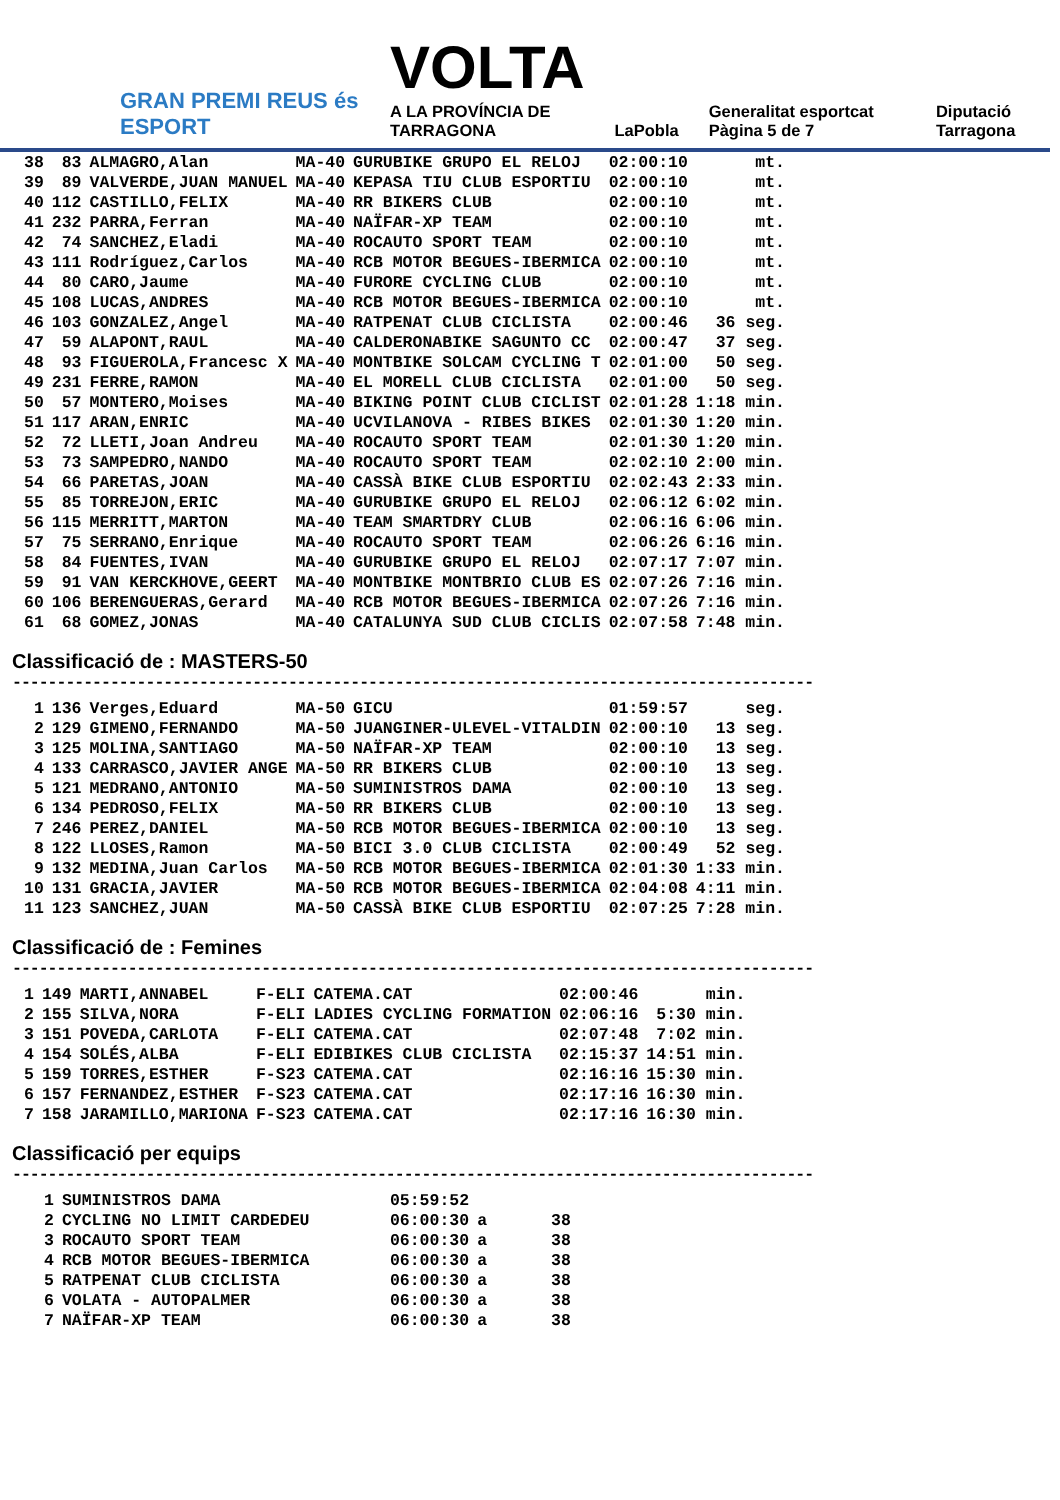GRAN PREMI REUS és ESPORT
VOLTA
A LA PROVÍNCIA DE TARRAGONA
LaPobla
Generalitat esportcat Pàgina 5 de 7
Diputació Tarragona
| 38 | 83 | ALMAGRO,Alan | MA-40 | GURUBIKE GRUPO EL RELOJ | 02:00:10 | mt. |
| 39 | 89 | VALVERDE,JUAN MANUEL | MA-40 | KEPASA TIU CLUB ESPORTIU | 02:00:10 | mt. |
| 40 | 112 | CASTILLO,FELIX | MA-40 | RR BIKERS CLUB | 02:00:10 | mt. |
| 41 | 232 | PARRA,Ferran | MA-40 | NAÏFAR-XP TEAM | 02:00:10 | mt. |
| 42 | 74 | SANCHEZ,Eladi | MA-40 | ROCAUTO SPORT TEAM | 02:00:10 | mt. |
| 43 | 111 | Rodríguez,Carlos | MA-40 | RCB MOTOR BEGUES-IBERMICA | 02:00:10 | mt. |
| 44 | 80 | CARO,Jaume | MA-40 | FURORE CYCLING CLUB | 02:00:10 | mt. |
| 45 | 108 | LUCAS,ANDRES | MA-40 | RCB MOTOR BEGUES-IBERMICA | 02:00:10 | mt. |
| 46 | 103 | GONZALEZ,Angel | MA-40 | RATPENAT CLUB CICLISTA | 02:00:46 | 36 seg. |
| 47 | 59 | ALAPONT,RAUL | MA-40 | CALDERONABIKE SAGUNTO CC | 02:00:47 | 37 seg. |
| 48 | 93 | FIGUEROLA,Francesc X | MA-40 | MONTBIKE SOLCAM CYCLING T | 02:01:00 | 50 seg. |
| 49 | 231 | FERRE,RAMON | MA-40 | EL MORELL CLUB CICLISTA | 02:01:00 | 50 seg. |
| 50 | 57 | MONTERO,Moises | MA-40 | BIKING POINT CLUB CICLIST | 02:01:28 | 1:18 min. |
| 51 | 117 | ARAN,ENRIC | MA-40 | UCVILANOVA - RIBES BIKES | 02:01:30 | 1:20 min. |
| 52 | 72 | LLETI,Joan Andreu | MA-40 | ROCAUTO SPORT TEAM | 02:01:30 | 1:20 min. |
| 53 | 73 | SAMPEDRO,NANDO | MA-40 | ROCAUTO SPORT TEAM | 02:02:10 | 2:00 min. |
| 54 | 66 | PARETAS,JOAN | MA-40 | CASSÀ BIKE CLUB ESPORTIU | 02:02:43 | 2:33 min. |
| 55 | 85 | TORREJON,ERIC | MA-40 | GURUBIKE GRUPO EL RELOJ | 02:06:12 | 6:02 min. |
| 56 | 115 | MERRITT,MARTON | MA-40 | TEAM SMARTDRY CLUB | 02:06:16 | 6:06 min. |
| 57 | 75 | SERRANO,Enrique | MA-40 | ROCAUTO SPORT TEAM | 02:06:26 | 6:16 min. |
| 58 | 84 | FUENTES,IVAN | MA-40 | GURUBIKE GRUPO EL RELOJ | 02:07:17 | 7:07 min. |
| 59 | 91 | VAN KERCKHOVE,GEERT | MA-40 | MONTBIKE MONTBRIO CLUB ES | 02:07:26 | 7:16 min. |
| 60 | 106 | BERENGUERAS,Gerard | MA-40 | RCB MOTOR BEGUES-IBERMICA | 02:07:26 | 7:16 min. |
| 61 | 68 | GOMEZ,JONAS | MA-40 | CATALUNYA SUD CLUB CICLIS | 02:07:58 | 7:48 min. |
Classificació de : MASTERS-50
------------------------------------------------------------------------------------------
| 1 | 136 | Verges,Eduard | MA-50 | GICU | 01:59:57 | seg. |
| 2 | 129 | GIMENO,FERNANDO | MA-50 | JUANGINER-ULEVEL-VITALDIN | 02:00:10 | 13 seg. |
| 3 | 125 | MOLINA,SANTIAGO | MA-50 | NAÏFAR-XP TEAM | 02:00:10 | 13 seg. |
| 4 | 133 | CARRASCO,JAVIER ANGE | MA-50 | RR BIKERS CLUB | 02:00:10 | 13 seg. |
| 5 | 121 | MEDRANO,ANTONIO | MA-50 | SUMINISTROS DAMA | 02:00:10 | 13 seg. |
| 6 | 134 | PEDROSO,FELIX | MA-50 | RR BIKERS CLUB | 02:00:10 | 13 seg. |
| 7 | 246 | PEREZ,DANIEL | MA-50 | RCB MOTOR BEGUES-IBERMICA | 02:00:10 | 13 seg. |
| 8 | 122 | LLOSES,Ramon | MA-50 | BICI 3.0 CLUB CICLISTA | 02:00:49 | 52 seg. |
| 9 | 132 | MEDINA,Juan Carlos | MA-50 | RCB MOTOR BEGUES-IBERMICA | 02:01:30 | 1:33 min. |
| 10 | 131 | GRACIA,JAVIER | MA-50 | RCB MOTOR BEGUES-IBERMICA | 02:04:08 | 4:11 min. |
| 11 | 123 | SANCHEZ,JUAN | MA-50 | CASSÀ BIKE CLUB ESPORTIU | 02:07:25 | 7:28 min. |
Classificació de : Femines
------------------------------------------------------------------------------------------
| 1 | 149 | MARTI,ANNABEL | F-ELI | CATEMA.CAT | 02:00:46 | min. |
| 2 | 155 | SILVA,NORA | F-ELI | LADIES CYCLING FORMATION | 02:06:16 | 5:30 min. |
| 3 | 151 | POVEDA,CARLOTA | F-ELI | CATEMA.CAT | 02:07:48 | 7:02 min. |
| 4 | 154 | SOLÉS,ALBA | F-ELI | EDIBIKES CLUB CICLISTA | 02:15:37 | 14:51 min. |
| 5 | 159 | TORRES,ESTHER | F-S23 | CATEMA.CAT | 02:16:16 | 15:30 min. |
| 6 | 157 | FERNANDEZ,ESTHER | F-S23 | CATEMA.CAT | 02:17:16 | 16:30 min. |
| 7 | 158 | JARAMILLO,MARIONA | F-S23 | CATEMA.CAT | 02:17:16 | 16:30 min. |
Classificació per equips
------------------------------------------------------------------------------------------
| 1 | SUMINISTROS DAMA | 05:59:52 | | |
| 2 | CYCLING NO LIMIT CARDEDEU | 06:00:30 | a | 38 |
| 3 | ROCAUTO SPORT TEAM | 06:00:30 | a | 38 |
| 4 | RCB MOTOR BEGUES-IBERMICA | 06:00:30 | a | 38 |
| 5 | RATPENAT CLUB CICLISTA | 06:00:30 | a | 38 |
| 6 | VOLATA - AUTOPALMER | 06:00:30 | a | 38 |
| 7 | NAÏFAR-XP TEAM | 06:00:30 | a | 38 |